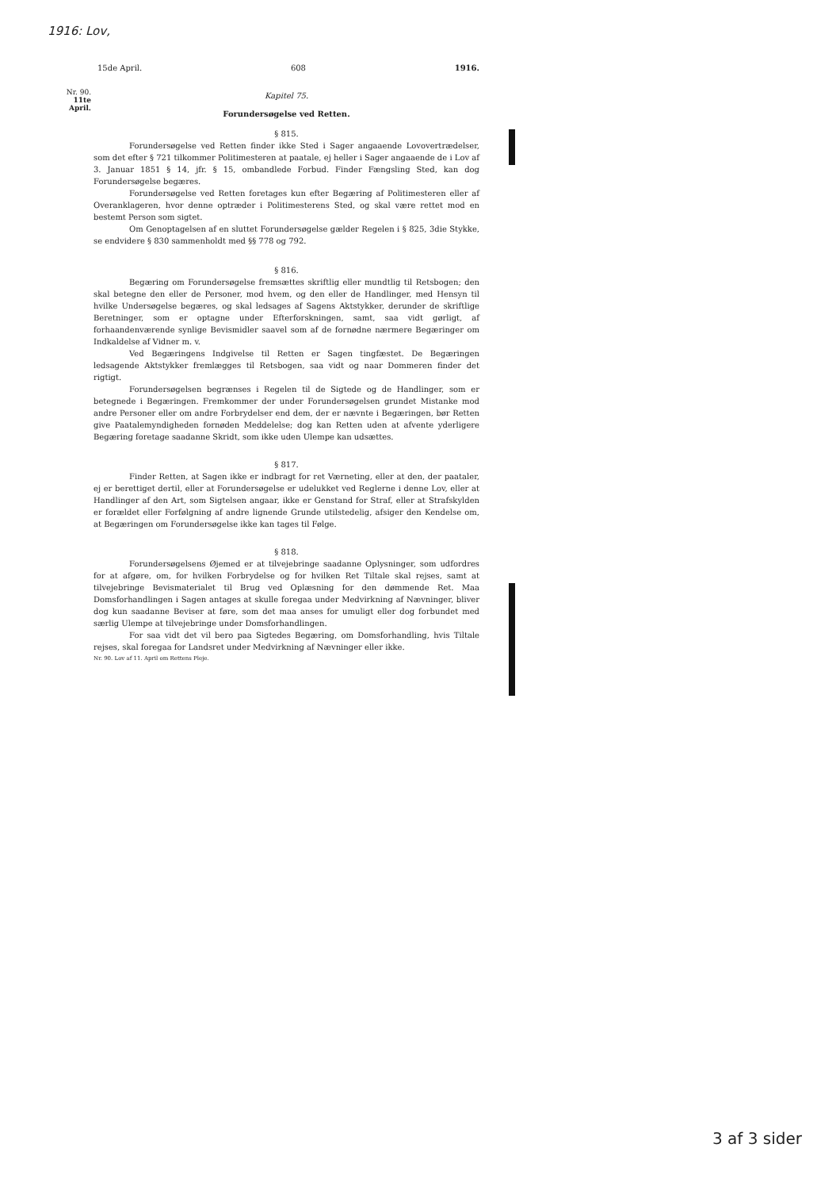1916: Lov,
15de April. 608 1916.
Nr. 90.
11te
April.
Kapitel 75.
Forundersøgelse ved Retten.
§ 815.
Forundersøgelse ved Retten finder ikke Sted i Sager angaaende Lovovertrædelser, som det efter § 721 tilkommer Politimesteren at paatale, ej heller i Sager angaaende de i Lov af 3. Januar 1851 § 14, jfr. § 15, ombandlede Forbud. Finder Fængsling Sted, kan dog Forundersøgelse begæres.
Forundersøgelse ved Retten foretages kun efter Begæring af Politimesteren eller af Overanklageren, hvor denne optræder i Politimesterens Sted, og skal være rettet mod en bestemt Person som sigtet.
Om Genoptagelsen af en sluttet Forundersøgelse gælder Regelen i § 825, 3die Stykke, se endvidere § 830 sammenholdt med §§ 778 og 792.
§ 816.
Begæring om Forundersøgelse fremsættes skriftlig eller mundtlig til Retsbogen; den skal betegne den eller de Personer, mod hvem, og den eller de Handlinger, med Hensyn til hvilke Undersøgelse begæres, og skal ledsages af Sagens Aktstykker, derunder de skriftlige Beretninger, som er optagne under Efterforskningen, samt, saa vidt gørligt, af forhaandenværende synlige Bevismidler saavel som af de fornødne nærmere Begæringer om Indkaldelse af Vidner m. v.
Ved Begæringens Indgivelse til Retten er Sagen tingfæstet. De Begæringen ledsagende Aktstykker fremlægges til Retsbogen, saa vidt og naar Dommeren finder det rigtigt.
Forundersøgelsen begrænses i Regelen til de Sigtede og de Handlinger, som er betegnede i Begæringen. Fremkommer der under Forundersøgelsen grundet Mistanke mod andre Personer eller om andre Forbrydelser end dem, der er nævnte i Begæringen, bør Retten give Paatalemyndigheden fornøden Meddelelse; dog kan Retten uden at afvente yderligere Begæring foretage saadanne Skridt, som ikke uden Ulempe kan udsættes.
§ 817.
Finder Retten, at Sagen ikke er indbragt for ret Værneting, eller at den, der paataler, ej er berettiget dertil, eller at Forundersøgelse er udelukket ved Reglerne i denne Lov, eller at Handlinger af den Art, som Sigtelsen angaar, ikke er Genstand for Straf, eller at Strafskylden er forældet eller Forfølgning af andre lignende Grunde utilstedelig, afsiger den Kendelse om, at Begæringen om Forundersøgelse ikke kan tages til Følge.
§ 818.
Forundersøgelsens Øjemed er at tilvejebringe saadanne Oplysninger, som udfordres for at afgøre, om, for hvilken Forbrydelse og for hvilken Ret Tiltale skal rejses, samt at tilvejebringe Bevismaterialet til Brug ved Oplæsning for den dømmende Ret. Maa Domsforhandlingen i Sagen antages at skulle foregaa under Medvirkning af Nævninger, bliver dog kun saadanne Beviser at føre, som det maa anses for umuligt eller dog forbundet med særlig Ulempe at tilvejebringe under Domsforhandlingen.
For saa vidt det vil bero paa Sigtedes Begæring, om Domsforhandling, hvis Tiltale rejses, skal foregaa for Landsret under Medvirkning af Nævninger eller ikke.
Nr. 90. Lov af 11. April om Rettens Pleje.
3 af 3 sider